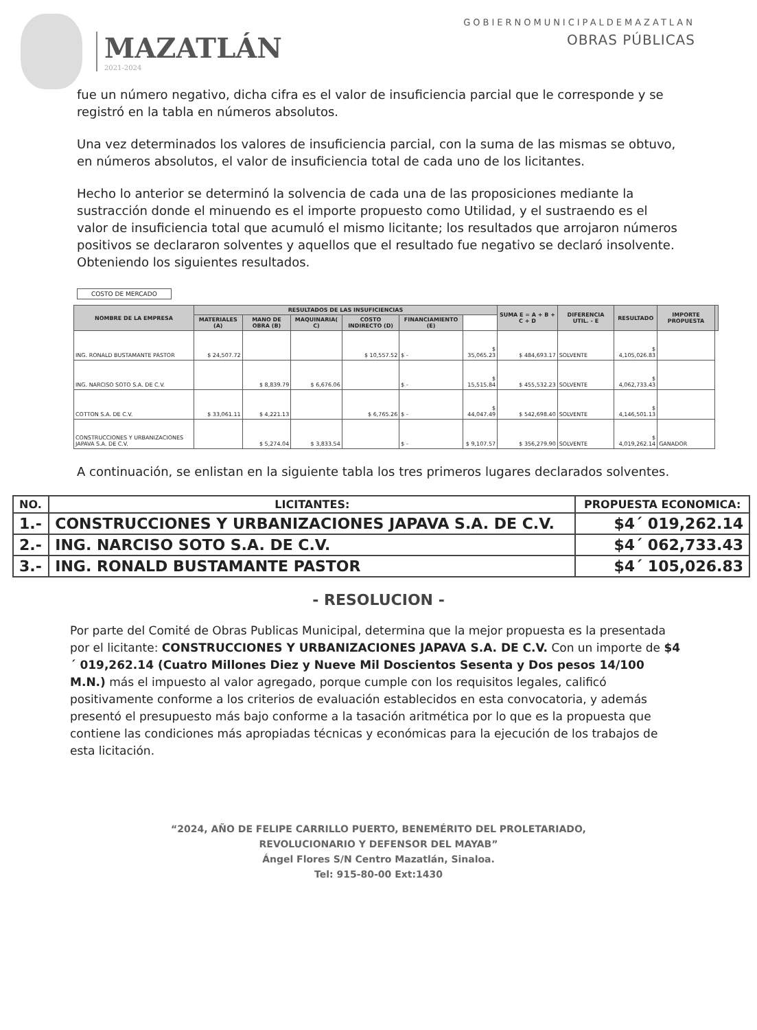MAZATLÁN
2021-2024
GOBIERNOMUNICIPALDEMAZATLAN
OBRAS PÚBLICAS
fue un número negativo, dicha cifra es el valor de insuficiencia parcial que le corresponde y se registró en la tabla en números absolutos.
Una vez determinados los valores de insuficiencia parcial, con la suma de las mismas se obtuvo, en números absolutos, el valor de insuficiencia total de cada uno de los licitantes.
Hecho lo anterior se determinó la solvencia de cada una de las proposiciones mediante la sustracción donde el minuendo es el importe propuesto como Utilidad, y el sustraendo es el valor de insuficiencia total que acumuló el mismo licitante; los resultados que arrojaron números positivos se declararon solventes y aquellos que el resultado fue negativo se declaró insolvente.
Obteniendo los siguientes resultados.
COSTO DE MERCADO
| NOMBRE DE LA EMPRESA | RESULTADOS DE LAS INSUFICIENCIAS | | | | | | SUMA E = A + B + C + D | DIFERENCIA UTIL. - E | RESULTADO | IMPORTE PROPUESTA | |
| --- | --- | --- | --- | --- | --- | --- | --- | --- | --- | --- | --- |
| | MATERIALES (A) | MANO DE OBRA (B) | MAQUINARIA( C) | COSTO INDIRECTO (D) | FINANCIAMIENTO (E) | | | | | | |
| ING. RONALD BUSTAMANTE PASTOR | $ 24,507.72 | | | $ 10,557.52 | $ - | $ 35,065.23 | $ 484,693.17 | SOLVENTE | $ 4,105,026.83 | | |
| ING. NARCISO SOTO S.A. DE C.V. | | $ 8,839.79 | $ 6,676.06 | | $ - | $ 15,515.84 | $ 455,532.23 | SOLVENTE | $ 4,062,733.43 | | |
| COTTON S.A. DE C.V. | $ 33,061.11 | $ 4,221.13 | | $ 6,765.26 | $ - | $ 44,047.49 | $ 542,698.40 | SOLVENTE | $ 4,146,501.13 | | |
| CONSTRUCCIONES Y URBANIZACIONES JAPAVA S.A. DE C.V. | | $ 5,274.04 | $ 3,833.54 | | $ - | $ 9,107.57 | $ 356,279.90 | SOLVENTE | $ 4,019,262.14 | GANADOR | |
A continuación, se enlistan en la siguiente tabla los tres primeros lugares declarados solventes.
| NO. | LICITANTES: | PROPUESTA ECONOMICA: |
| --- | --- | --- |
| 1.- | CONSTRUCCIONES Y URBANIZACIONES JAPAVA S.A. DE C.V. | $4´ 019,262.14 |
| 2.- | ING. NARCISO SOTO S.A. DE C.V. | $4´ 062,733.43 |
| 3.- | ING. RONALD BUSTAMANTE PASTOR | $4´ 105,026.83 |
- RESOLUCION -
Por parte del Comité de Obras Publicas Municipal, determina que la mejor propuesta es la presentada por el licitante: CONSTRUCCIONES Y URBANIZACIONES JAPAVA S.A. DE C.V. Con un importe de $4´ 019,262.14 (Cuatro Millones Diez y Nueve Mil Doscientos Sesenta y Dos pesos 14/100 M.N.) más el impuesto al valor agregado, porque cumple con los requisitos legales, calificó positivamente conforme a los criterios de evaluación establecidos en esta convocatoria, y además presentó el presupuesto más bajo conforme a la tasación aritmética por lo que es la propuesta que contiene las condiciones más apropiadas técnicas y económicas para la ejecución de los trabajos de esta licitación.
“2024, AÑO DE FELIPE CARRILLO PUERTO, BENEMÉRITO DEL PROLETARIADO,
REVOLUCIONARIO Y DEFENSOR DEL MAYAB”
Ángel Flores S/N Centro Mazatlán, Sinaloa.
Tel: 915-80-00 Ext:1430